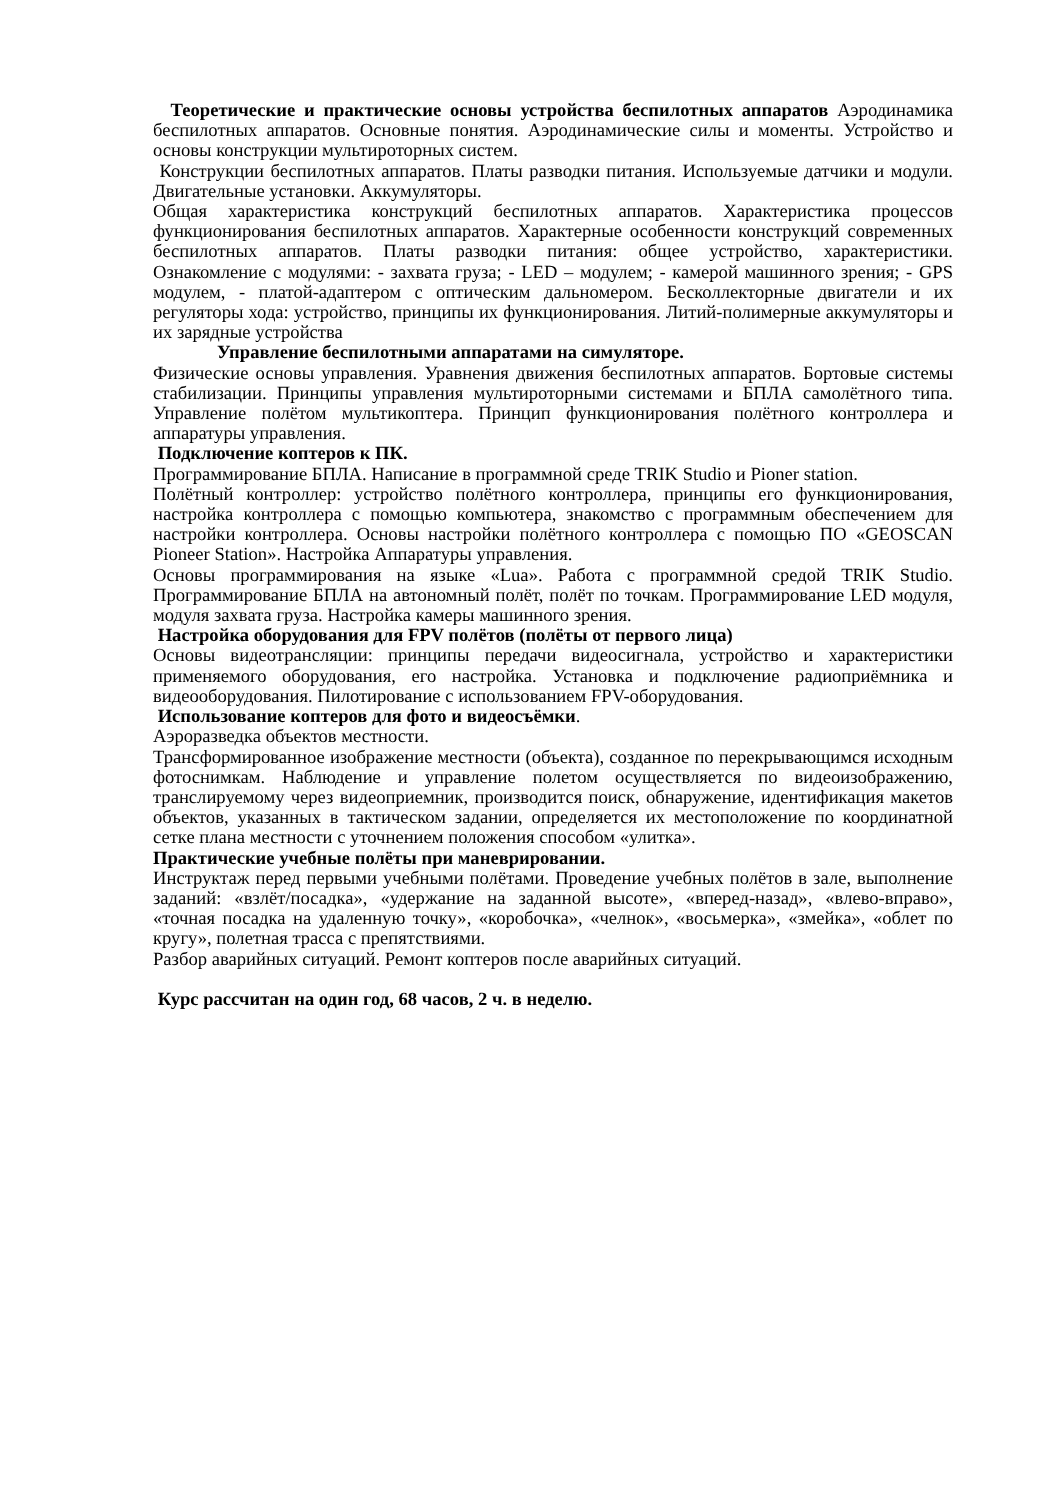Теоретические и практические основы устройства беспилотных аппаратов Аэродинамика беспилотных аппаратов. Основные понятия. Аэродинамические силы и моменты. Устройство и основы конструкции мультироторных систем.
Конструкции беспилотных аппаратов. Платы разводки питания. Используемые датчики и модули. Двигательные установки. Аккумуляторы.
Общая характеристика конструкций беспилотных аппаратов. Характеристика процессов функционирования беспилотных аппаратов. Характерные особенности конструкций современных беспилотных аппаратов. Платы разводки питания: общее устройство, характеристики. Ознакомление с модулями: - захвата груза; - LED – модулем; - камерой машинного зрения; - GPS модулем, - платой-адаптером с оптическим дальномером. Бесколлекторные двигатели и их регуляторы хода: устройство, принципы их функционирования. Литий-полимерные аккумуляторы и их зарядные устройства
Управление беспилотными аппаратами на симуляторе.
Физические основы управления. Уравнения движения беспилотных аппаратов. Бортовые системы стабилизации. Принципы управления мультироторными системами и БПЛА самолётного типа. Управление полётом мультикоптера. Принцип функционирования полётного контроллера и аппаратуры управления.
Подключение коптеров к ПК.
Программирование БПЛА. Написание в программной среде TRIK Studio и Pioner station.
Полётный контроллер: устройство полётного контроллера, принципы его функционирования, настройка контроллера с помощью компьютера, знакомство с программным обеспечением для настройки контроллера. Основы настройки полётного контроллера с помощью ПО «GEOSCAN Pioneer Station». Настройка Аппаратуры управления.
Основы программирования на языке «Lua». Работа с программной средой TRIK Studio. Программирование БПЛА на автономный полёт, полёт по точкам. Программирование LED модуля, модуля захвата груза. Настройка камеры машинного зрения.
Настройка оборудования для FPV полётов (полёты от первого лица)
Основы видеотрансляции: принципы передачи видеосигнала, устройство и характеристики применяемого оборудования, его настройка. Установка и подключение радиоприёмника и видеооборудования. Пилотирование с использованием FPV-оборудования.
Использование коптеров для фото и видеосъёмки.
Аэроразведка объектов местности.
Трансформированное изображение местности (объекта), созданное по перекрывающимся исходным фотоснимкам. Наблюдение и управление полетом осуществляется по видеоизображению, транслируемому через видеоприемник, производится поиск, обнаружение, идентификация макетов объектов, указанных в тактическом задании, определяется их местоположение по координатной сетке плана местности с уточнением положения способом «улитка».
Практические учебные полёты при маневрировании.
Инструктаж перед первыми учебными полётами. Проведение учебных полётов в зале, выполнение заданий: «взлёт/посадка», «удержание на заданной высоте», «вперед-назад», «влево-вправо», «точная посадка на удаленную точку», «коробочка», «челнок», «восьмерка», «змейка», «облет по кругу», полетная трасса с препятствиями.
Разбор аварийных ситуаций. Ремонт коптеров после аварийных ситуаций.
Курс рассчитан на один год, 68 часов, 2 ч. в неделю.